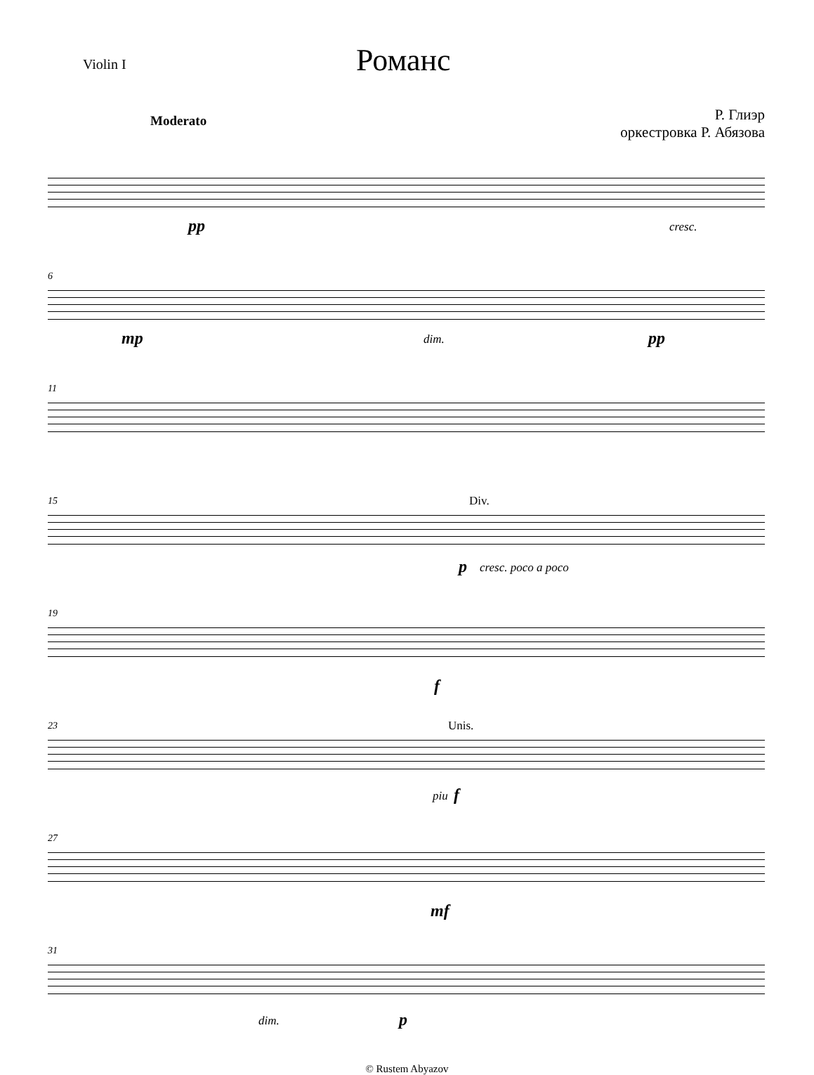Violin I
Романс
Р. Глиэр
оркестровка Р. Абязова
Moderato
pp cresc.
6
mp dim. pp
11
15 Div.
p cresc. poco a poco
19
f
23 Unis.
piu f
27
mf
31
dim. p
© Rustem Abyazov